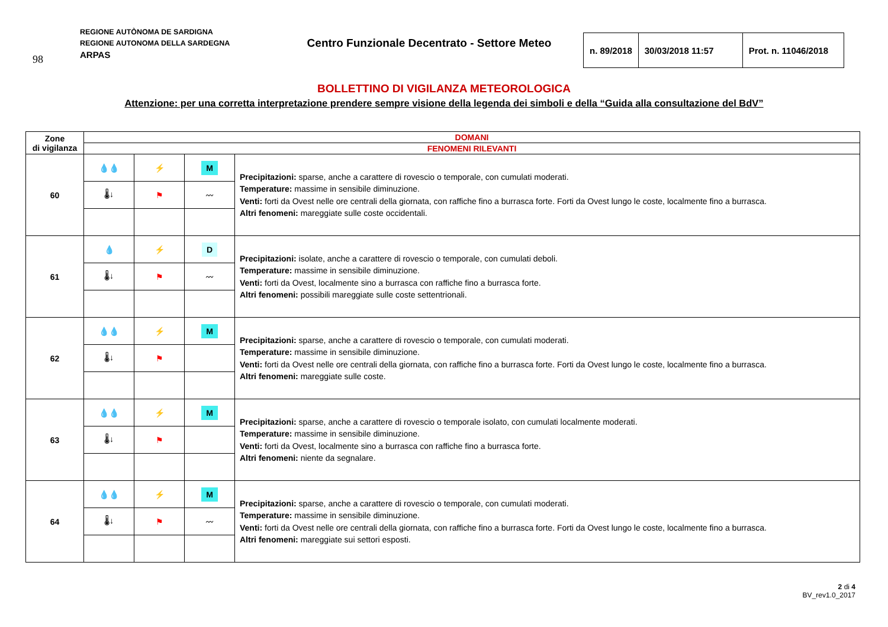98
REGIONE AUTÒNOMA DE SARDIGNA
REGIONE AUTONOMA DELLA SARDEGNA
ARPAS
Centro Funzionale Decentrato - Settore Meteo
| n. 89/2018 | 30/03/2018 11:57 | Prot. n. 11046/2018 |
BOLLETTINO DI VIGILANZA METEOROLOGICA
Attenzione: per una corretta interpretazione prendere sempre visione della legenda dei simboli e della “Guida alla consultazione del BdV”
| Zone di vigilanza | DOMANI | | | |
| --- | --- | --- | --- | --- |
| | FENOMENI RILEVANTI | | | |
| 60 | 💧💧 | ⚡ | M | Precipitazioni: sparse, anche a carattere di rovescio o temporale, con cumulati moderati. Temperature: massime in sensibile diminuzione. Venti: forti da Ovest nelle ore centrali della giornata, con raffiche fino a burrasca forte. Forti da Ovest lungo le coste, localmente fino a burrasca. Altri fenomeni: mareggiate sulle coste occidentali. |
| | 🌡↓ | ⚑ | 〰 | |
| 61 | 💧 | ⚡ | D | Precipitazioni: isolate, anche a carattere di rovescio o temporale, con cumulati deboli. Temperature: massime in sensibile diminuzione. Venti: forti da Ovest, localmente sino a burrasca con raffiche fino a burrasca forte. Altri fenomeni: possibili mareggiate sulle coste settentrionali. |
| | 🌡↓ | ⚑ | 〰 | |
| 62 | 💧💧 | ⚡ | M | Precipitazioni: sparse, anche a carattere di rovescio o temporale, con cumulati moderati. Temperature: massime in sensibile diminuzione. Venti: forti da Ovest nelle ore centrali della giornata, con raffiche fino a burrasca forte. Forti da Ovest lungo le coste, localmente fino a burrasca. Altri fenomeni: mareggiate sulle coste. |
| | 🌡↓ | ⚑ | | |
| 63 | 💧💧 | ⚡ | M | Precipitazioni: sparse, anche a carattere di rovescio o temporale isolato, con cumulati localmente moderati. Temperature: massime in sensibile diminuzione. Venti: forti da Ovest, localmente sino a burrasca con raffiche fino a burrasca forte. Altri fenomeni: niente da segnalare. |
| | 🌡↓ | ⚑ | | |
| 64 | 💧💧 | ⚡ | M | Precipitazioni: sparse, anche a carattere di rovescio o temporale, con cumulati moderati. Temperature: massime in sensibile diminuzione. Venti: forti da Ovest nelle ore centrali della giornata, con raffiche fino a burrasca forte. Forti da Ovest lungo le coste, localmente fino a burrasca. Altri fenomeni: mareggiate sui settori esposti. |
| | 🌡↓ | ⚑ | 〰 | |
2 di 4
BV_rev1.0_2017